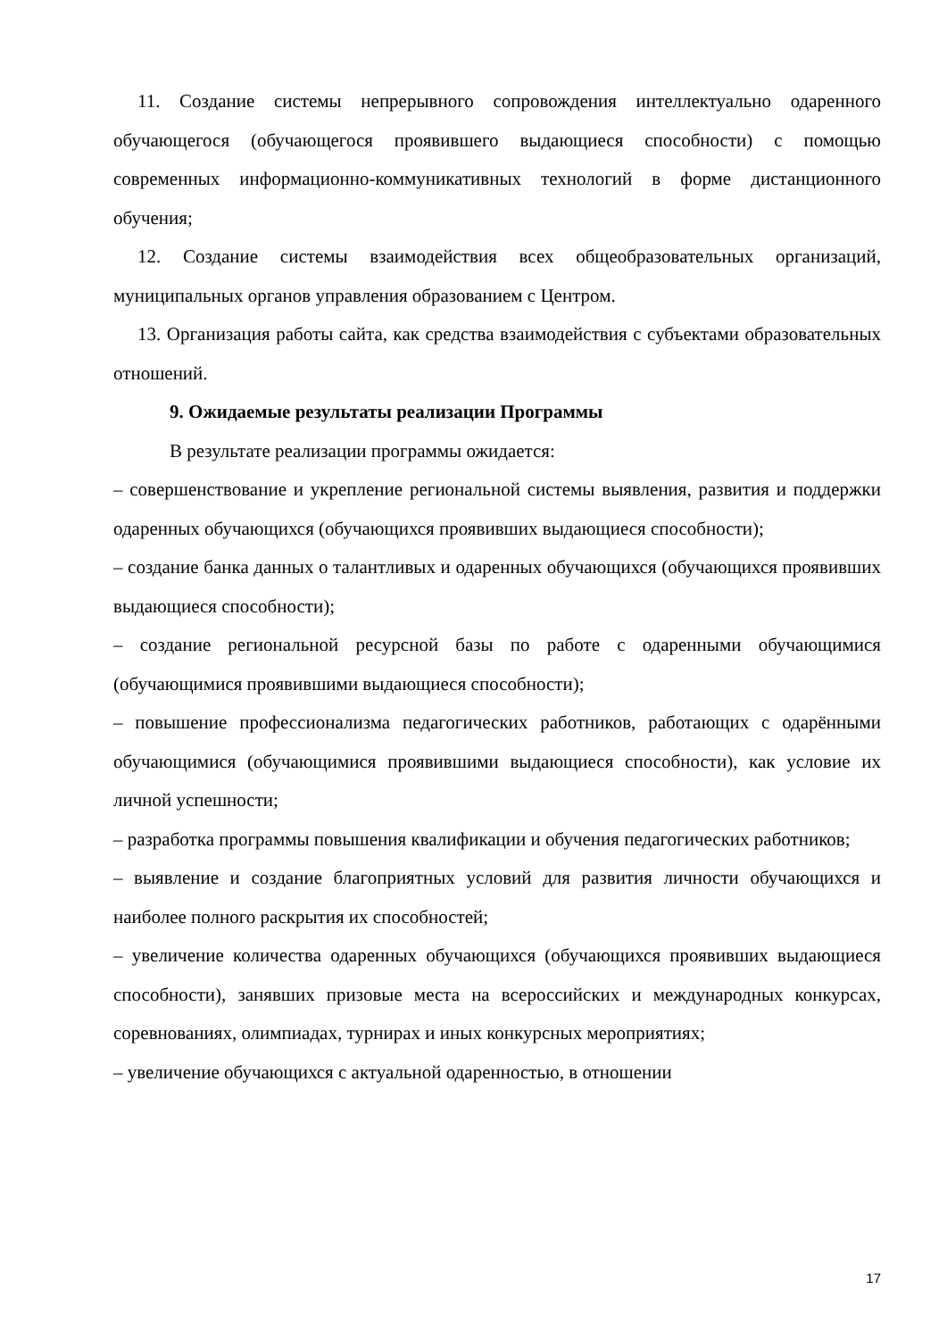11. Создание системы непрерывного сопровождения интеллектуально одаренного обучающегося (обучающегося проявившего выдающиеся способности) с помощью современных информационно-коммуникативных технологий в форме дистанционного обучения;
12. Создание системы взаимодействия всех общеобразовательных организаций, муниципальных органов управления образованием с Центром.
13. Организация работы сайта, как средства взаимодействия с субъектами образовательных отношений.
9. Ожидаемые результаты реализации Программы
В результате реализации программы ожидается:
– совершенствование и укрепление региональной системы выявления, развития и поддержки одаренных обучающихся (обучающихся проявивших выдающиеся способности);
– создание банка данных о талантливых и одаренных обучающихся (обучающихся проявивших выдающиеся способности);
– создание региональной ресурсной базы по работе с одаренными обучающимися (обучающимися проявившими выдающиеся способности);
– повышение профессионализма педагогических работников, работающих с одарёнными обучающимися (обучающимися проявившими выдающиеся способности), как условие их личной успешности;
– разработка программы повышения квалификации и обучения педагогических работников;
– выявление и создание благоприятных условий для развития личности обучающихся и наиболее полного раскрытия их способностей;
– увеличение количества одаренных обучающихся (обучающихся проявивших выдающиеся способности), занявших призовые места на всероссийских и международных конкурсах, соревнованиях, олимпиадах, турнирах и иных конкурсных мероприятиях;
– увеличение обучающихся с актуальной одаренностью, в отношении
17